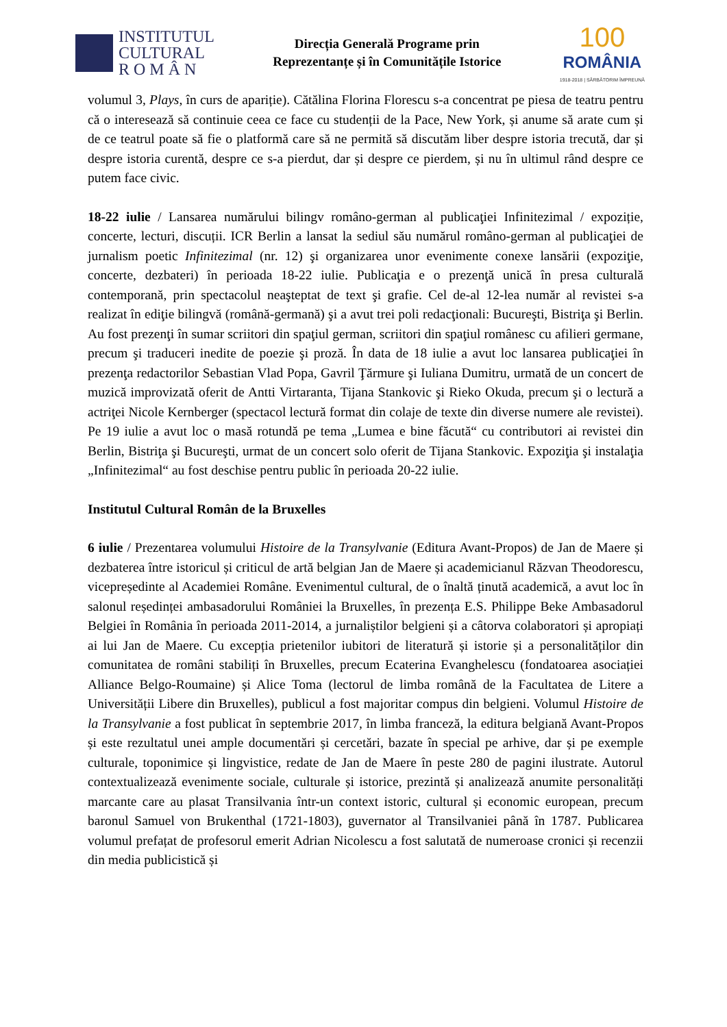INSTITUTUL
CULTURAL
R O M Â N
Direcția Generală Programe prin
Reprezentanțe și în Comunitățile Istorice
100
ROMÂNIA
1918-2018 | SĂRBĂTORIM ÎMPREUNĂ
volumul 3, Plays, în curs de apariție). Cătălina Florina Florescu s-a concentrat pe piesa de teatru pentru că o interesează să continuie ceea ce face cu studenții de la Pace, New York, și anume să arate cum și de ce teatrul poate să fie o platformă care să ne permită să discutăm liber despre istoria trecută, dar și despre istoria curentă, despre ce s-a pierdut, dar și despre ce pierdem, și nu în ultimul rând despre ce putem face civic.
18-22 iulie / Lansarea numărului bilingv româno-german al publicaţiei Infinitezimal / expoziție, concerte, lecturi, discuții. ICR Berlin a lansat la sediul său numărul româno-german al publicaţiei de jurnalism poetic Infinitezimal (nr. 12) şi organizarea unor evenimente conexe lansării (expoziţie, concerte, dezbateri) în perioada 18-22 iulie. Publicaţia e o prezenţă unică în presa culturală contemporană, prin spectacolul neaşteptat de text şi grafie. Cel de-al 12-lea număr al revistei s-a realizat în ediţie bilingvă (română-germană) şi a avut trei poli redacţionali: Bucureşti, Bistriţa şi Berlin. Au fost prezenţi în sumar scriitori din spaţiul german, scriitori din spaţiul românesc cu afilieri germane, precum şi traduceri inedite de poezie şi proză. În data de 18 iulie a avut loc lansarea publicaţiei în prezenţa redactorilor Sebastian Vlad Popa, Gavril Ţărmure şi Iuliana Dumitru, urmată de un concert de muzică improvizată oferit de Antti Virtaranta, Tijana Stankovic şi Rieko Okuda, precum şi o lectură a actriţei Nicole Kernberger (spectacol lectură format din colaje de texte din diverse numere ale revistei). Pe 19 iulie a avut loc o masă rotundă pe tema „Lumea e bine făcută“ cu contributori ai revistei din Berlin, Bistriţa şi Bucureşti, urmat de un concert solo oferit de Tijana Stankovic. Expoziţia şi instalaţia „Infinitezimal“ au fost deschise pentru public în perioada 20-22 iulie.
Institutul Cultural Român de la Bruxelles
6 iulie / Prezentarea volumului Histoire de la Transylvanie (Editura Avant-Propos) de Jan de Maere și dezbaterea între istoricul și criticul de artă belgian Jan de Maere și academicianul Răzvan Theodorescu, vicepreședinte al Academiei Române. Evenimentul cultural, de o înaltă ținută academică, a avut loc în salonul reședinței ambasadorului României la Bruxelles, în prezența E.S. Philippe Beke Ambasadorul Belgiei în România în perioada 2011-2014, a jurnaliștilor belgieni și a câtorva colaboratori și apropiați ai lui Jan de Maere. Cu excepția prietenilor iubitori de literatură și istorie și a personalităților din comunitatea de români stabiliți în Bruxelles, precum Ecaterina Evanghelescu (fondatoarea asociației Alliance Belgo-Roumaine) și Alice Toma (lectorul de limba română de la Facultatea de Litere a Universității Libere din Bruxelles), publicul a fost majoritar compus din belgieni. Volumul Histoire de la Transylvanie a fost publicat în septembrie 2017, în limba franceză, la editura belgiană Avant-Propos și este rezultatul unei ample documentări și cercetări, bazate în special pe arhive, dar și pe exemple culturale, toponimice și lingvistice, redate de Jan de Maere în peste 280 de pagini ilustrate. Autorul contextualizează evenimente sociale, culturale și istorice, prezintă și analizează anumite personalități marcante care au plasat Transilvania într-un context istoric, cultural și economic european, precum baronul Samuel von Brukenthal (1721-1803), guvernator al Transilvaniei până în 1787. Publicarea volumul prefațat de profesorul emerit Adrian Nicolescu a fost salutată de numeroase cronici și recenzii din media publicistică și